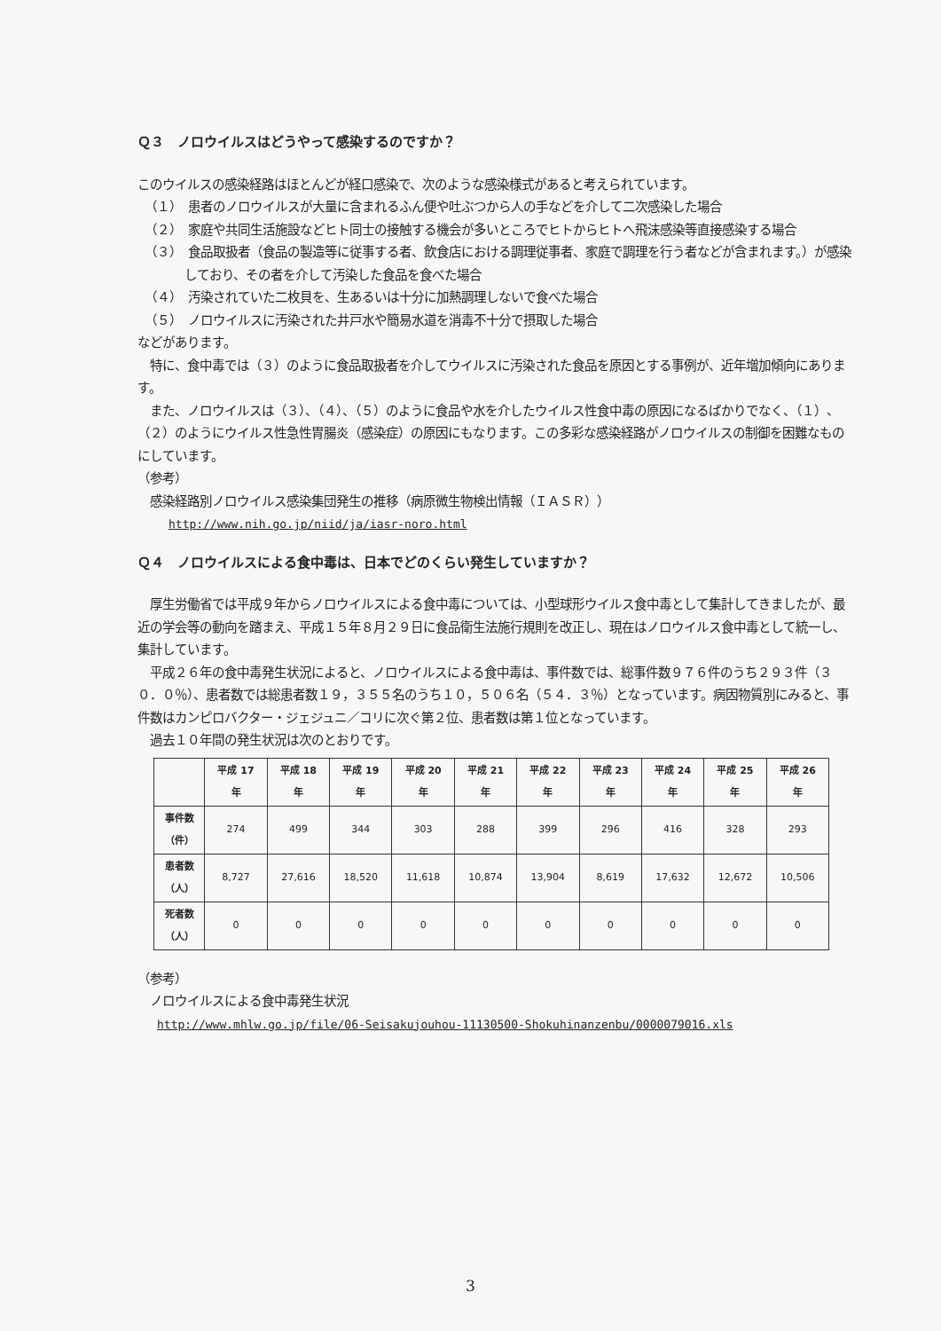Ｑ３　ノロウイルスはどうやって感染するのですか？
このウイルスの感染経路はほとんどが経口感染で、次のような感染様式があると考えられています。
（１）　患者のノロウイルスが大量に含まれるふん便や吐ぶつから人の手などを介して二次感染した場合
（２）　家庭や共同生活施設などヒト同士の接触する機会が多いところでヒトからヒトへ飛沫感染等直接感染する場合
（３）　食品取扱者（食品の製造等に従事する者、飲食店における調理従事者、家庭で調理を行う者などが含まれます。）が感染しており、その者を介して汚染した食品を食べた場合
（４）　汚染されていた二枚貝を、生あるいは十分に加熱調理しないで食べた場合
（５）　ノロウイルスに汚染された井戸水や簡易水道を消毒不十分で摂取した場合
などがあります。
　特に、食中毒では（３）のように食品取扱者を介してウイルスに汚染された食品を原因とする事例が、近年増加傾向にあります。
　また、ノロウイルスは（３）、（４）、（５）のように食品や水を介したウイルス性食中毒の原因になるばかりでなく、（１）、（２）のようにウイルス性急性胃腸炎（感染症）の原因にもなります。この多彩な感染経路がノロウイルスの制御を困難なものにしています。
（参考）
　感染経路別ノロウイルス感染集団発生の推移（病原微生物検出情報（ＩＡＳＲ））
http://www.nih.go.jp/niid/ja/iasr-noro.html
Ｑ４　ノロウイルスによる食中毒は、日本でどのくらい発生していますか？
　厚生労働省では平成９年からノロウイルスによる食中毒については、小型球形ウイルス食中毒として集計してきましたが、最近の学会等の動向を踏まえ、平成１５年８月２９日に食品衛生法施行規則を改正し、現在はノロウイルス食中毒として統一し、集計しています。
　平成２６年の食中毒発生状況によると、ノロウイルスによる食中毒は、事件数では、総事件数９７６件のうち２９３件（３０．０％）、患者数では総患者数１９，３５５名のうち１０，５０６名（５４．３％）となっています。病因物質別にみると、事件数はカンピロバクター・ジェジュニ／コリに次ぐ第２位、患者数は第１位となっています。
　過去１０年間の発生状況は次のとおりです。
| | 平成 17 年 | 平成 18 年 | 平成 19 年 | 平成 20 年 | 平成 21 年 | 平成 22 年 | 平成 23 年 | 平成 24 年 | 平成 25 年 | 平成 26 年 |
| --- | --- | --- | --- | --- | --- | --- | --- | --- | --- | --- |
| 事件数 （件） | 274 | 499 | 344 | 303 | 288 | 399 | 296 | 416 | 328 | 293 |
| 患者数 （人） | 8,727 | 27,616 | 18,520 | 11,618 | 10,874 | 13,904 | 8,619 | 17,632 | 12,672 | 10,506 |
| 死者数 （人） | 0 | 0 | 0 | 0 | 0 | 0 | 0 | 0 | 0 | 0 |
（参考）
　ノロウイルスによる食中毒発生状況
http://www.mhlw.go.jp/file/06-Seisakujouhou-11130500-Shokuhinanzenbu/0000079016.xls
3